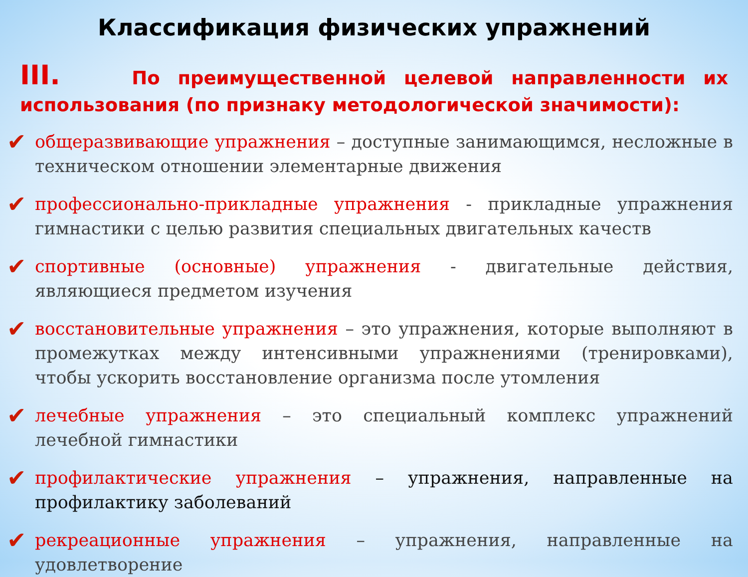Классификация физических упражнений
III. По преимущественной целевой направленности их использования (по признаку методологической значимости):
✔ общеразвивающие упражнения – доступные занимающимся, несложные в техническом отношении элементарные движения
✔ профессионально-прикладные упражнения - прикладные упражнения гимнастики с целью развития специальных двигательных качеств
✔ спортивные (основные) упражнения - двигательные действия, являющиеся предметом изучения
✔ восстановительные упражнения – это упражнения, которые выполняют в промежутках между интенсивными упражнениями (тренировками), чтобы ускорить восстановление организма после утомления
✔ лечебные упражнения – это специальный комплекс упражнений лечебной гимнастики
✔ профилактические упражнения – упражнения, направленные на профилактику заболеваний
✔ рекреационные упражнения – упражнения, направленные на удовлетворение